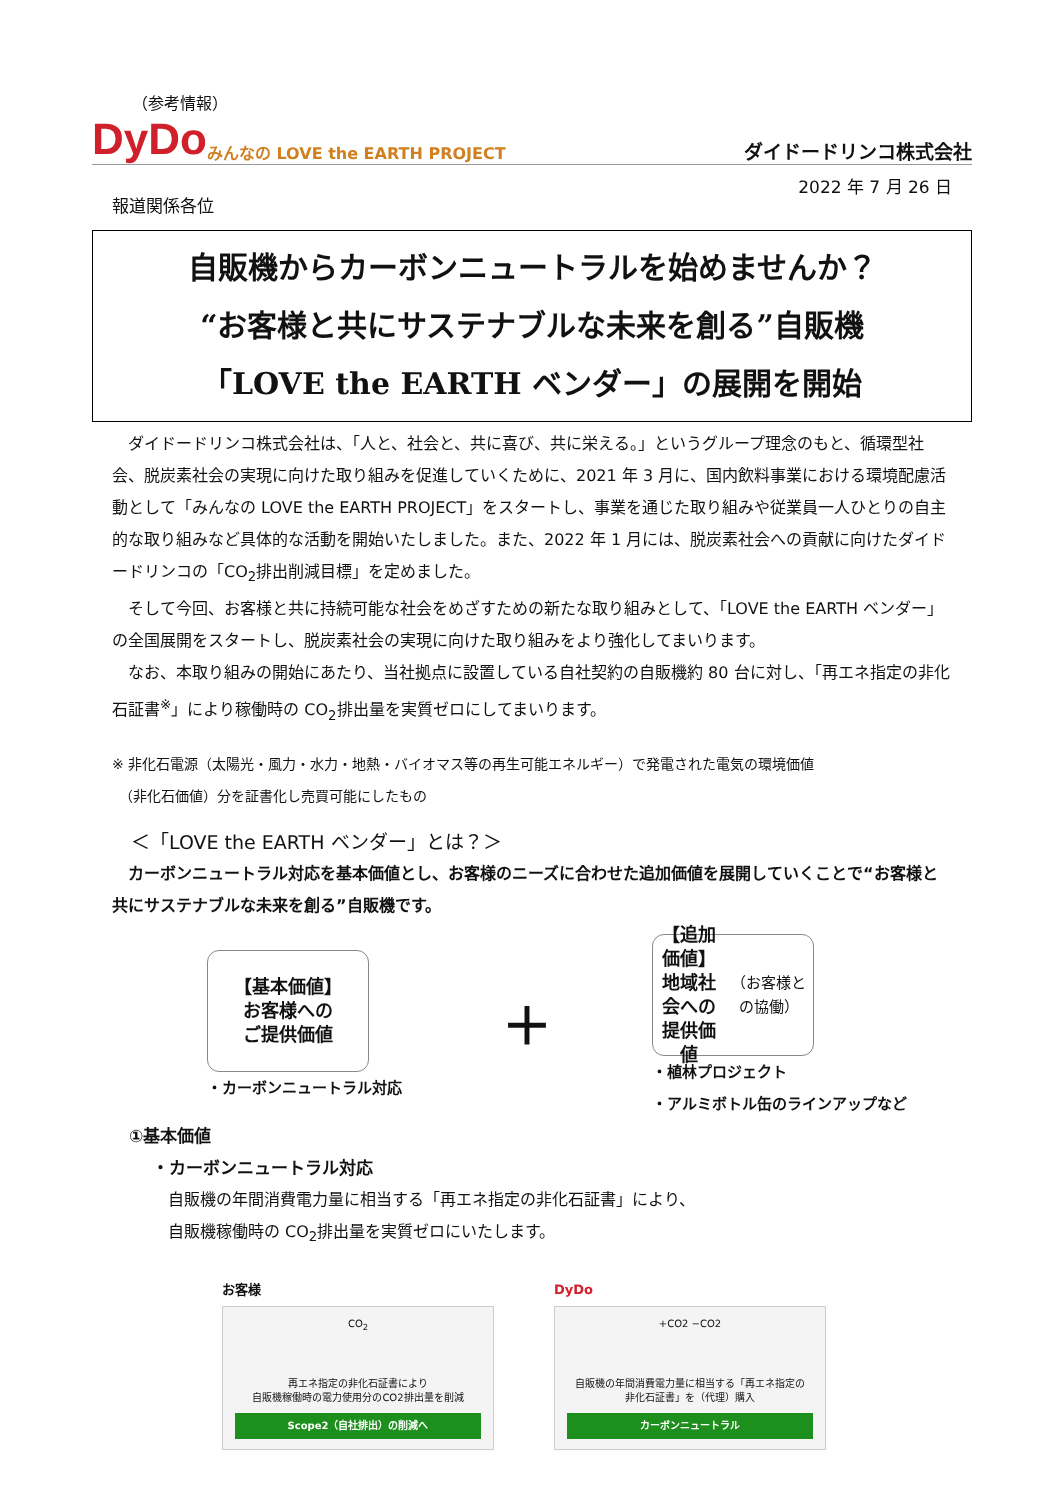（参考情報）
DyDo みんなの LOVE the EARTH PROJECT ダイドードリンコ株式会社
2022 年 7 月 26 日
報道関係各位
自販機からカーボンニュートラルを始めませんか？
“お客様と共にサステナブルな未来を創る”自販機
「LOVE the EARTH ベンダー」の展開を開始
　ダイドードリンコ株式会社は、「人と、社会と、共に喜び、共に栄える。」というグループ理念のもと、循環型社会、脱炭素社会の実現に向けた取り組みを促進していくために、2021 年 3 月に、国内飲料事業における環境配慮活動として「みんなの LOVE the EARTH PROJECT」をスタートし、事業を通じた取り組みや従業員一人ひとりの自主的な取り組みなど具体的な活動を開始いたしました。また、2022 年 1 月には、脱炭素社会への貢献に向けたダイドードリンコの「CO<sub>2</sub>排出削減目標」を定めました。
　そして今回、お客様と共に持続可能な社会をめざすための新たな取り組みとして、「LOVE the EARTH ベンダー」の全国展開をスタートし、脱炭素社会の実現に向けた取り組みをより強化してまいります。
　なお、本取り組みの開始にあたり、当社拠点に設置している自社契約の自販機約 80 台に対し、「再エネ指定の非化石証書<sup>※</sup>」により稼働時の CO<sub>2</sub>排出量を実質ゼロにしてまいります。
※ 非化石電源（太陽光・風力・水力・地熱・バイオマス等の再生可能エネルギー）で発電された電気の環境価値
　（非化石価値）分を証書化し売買可能にしたもの
　＜「LOVE the EARTH ベンダー」とは？＞
　カーボンニュートラル対応を基本価値とし、お客様のニーズに合わせた追加価値を展開していくことで“お客様と共にサステナブルな未来を創る”自販機です。
【基本価値】
お客様への
ご提供価値
・カーボンニュートラル対応
＋
【追加価値】
地域社会への
提供価値
（お客様との協働）
・植林プロジェクト
・アルミボトル缶のラインアップなど
　①基本価値
・カーボンニュートラル対応
自販機の年間消費電力量に相当する「再エネ指定の非化石証書」により、
自販機稼働時の CO<sub>2</sub>排出量を実質ゼロにいたします。
お客様
CO<sub>2</sub>
再エネ指定の非化石証書により
自販機稼働時の電力使用分のCO2排出量を削減
Scope2（自社排出）の削減へ
DyDo
+CO2 −CO2
自販機の年間消費電力量に相当する「再エネ指定の
非化石証書」を（代理）購入
カーボンニュートラル